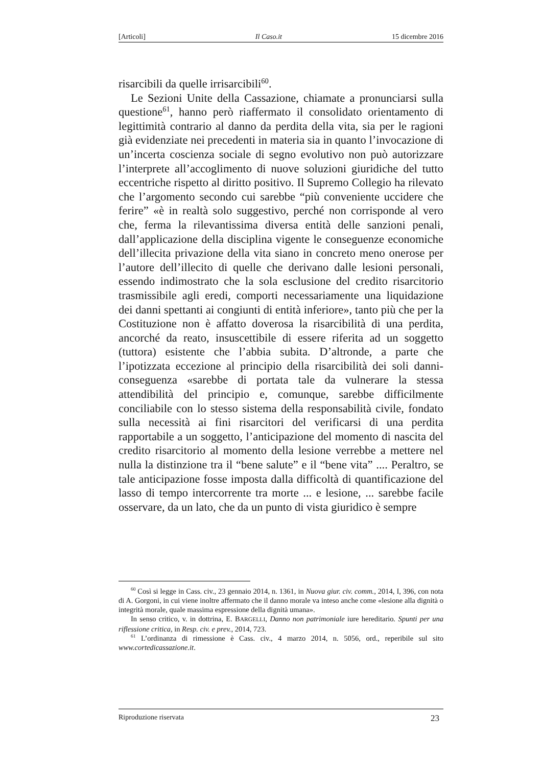[Articoli] Il Caso.it 15 dicembre 2016
risarcibili da quelle irrisarcibili<sup>60</sup>.
Le Sezioni Unite della Cassazione, chiamate a pronunciarsi sulla questione<sup>61</sup>, hanno però riaffermato il consolidato orientamento di legittimità contrario al danno da perdita della vita, sia per le ragioni già evidenziate nei precedenti in materia sia in quanto l’invocazione di un’incerta coscienza sociale di segno evolutivo non può autorizzare l’interprete all’accoglimento di nuove soluzioni giuridiche del tutto eccentriche rispetto al diritto positivo. Il Supremo Collegio ha rilevato che l’argomento secondo cui sarebbe “più conveniente uccidere che ferire” «è in realtà solo suggestivo, perché non corrisponde al vero che, ferma la rilevantissima diversa entità delle sanzioni penali, dall’applicazione della disciplina vigente le conseguenze economiche dell’illecita privazione della vita siano in concreto meno onerose per l’autore dell’illecito di quelle che derivano dalle lesioni personali, essendo indimostrato che la sola esclusione del credito risarcitorio trasmissibile agli eredi, comporti necessariamente una liquidazione dei danni spettanti ai congiunti di entità inferiore», tanto più che per la Costituzione non è affatto doverosa la risarcibilità di una perdita, ancorché da reato, insuscettibile di essere riferita ad un soggetto (tuttora) esistente che l’abbia subita. D’altronde, a parte che l’ipotizzata eccezione al principio della risarcibilità dei soli danni-conseguenza «sarebbe di portata tale da vulnerare la stessa attendibilità del principio e, comunque, sarebbe difficilmente conciliabile con lo stesso sistema della responsabilità civile, fondato sulla necessità ai fini risarcitori del verificarsi di una perdita rapportabile a un soggetto, l’anticipazione del momento di nascita del credito risarcitorio al momento della lesione verrebbe a mettere nel nulla la distinzione tra il “bene salute” e il “bene vita” .... Peraltro, se tale anticipazione fosse imposta dalla difficoltà di quantificazione del lasso di tempo intercorrente tra morte ... e lesione, ... sarebbe facile osservare, da un lato, che da un punto di vista giuridico è sempre
<sup>60</sup> Così si legge in Cass. civ., 23 gennaio 2014, n. 1361, in Nuova giur. civ. comm., 2014, I, 396, con nota di A. Gorgoni, in cui viene inoltre affermato che il danno morale va inteso anche come «lesione alla dignità o integrità morale, quale massima espressione della dignità umana».
In senso critico, v. in dottrina, E. BARGELLI, Danno non patrimoniale iure hereditario. Spunti per una riflessione critica, in Resp. civ. e prev., 2014, 723.
<sup>61</sup> L’ordinanza di rimessione è Cass. civ., 4 marzo 2014, n. 5056, ord., reperibile sul sito www.cortedicassazione.it.
Riproduzione riservata 23